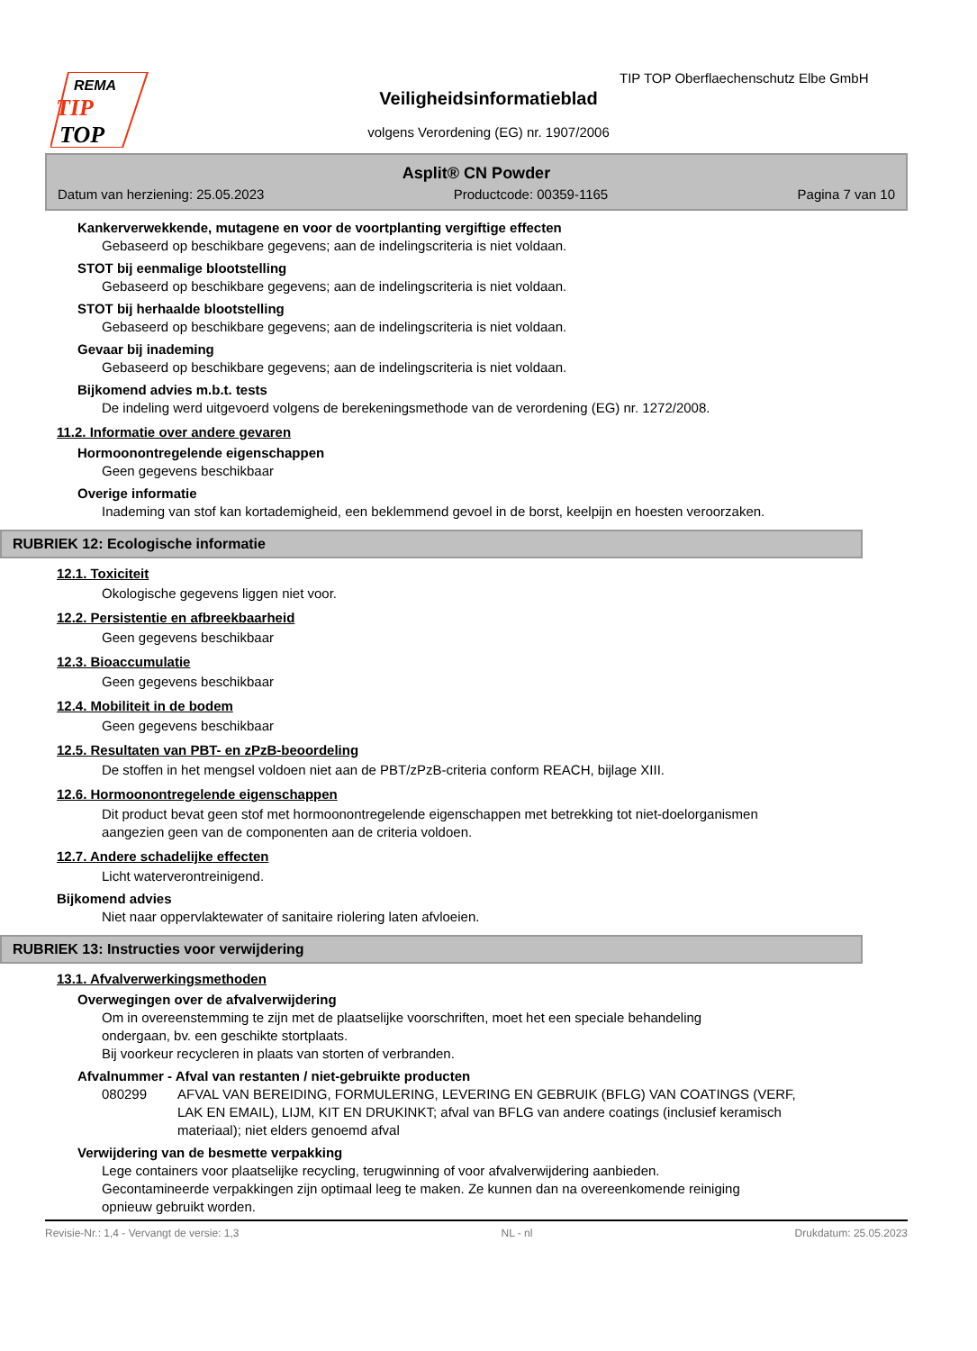REMA
TIP
TOP
TIP TOP Oberflaechenschutz Elbe GmbH
Veiligheidsinformatieblad
volgens Verordening (EG) nr. 1907/2006
Asplit® CN Powder
Datum van herziening: 25.05.2023 Productcode: 00359-1165 Pagina 7 van 10
Kankerverwekkende, mutagene en voor de voortplanting vergiftige effecten
Gebaseerd op beschikbare gegevens; aan de indelingscriteria is niet voldaan.
STOT bij eenmalige blootstelling
Gebaseerd op beschikbare gegevens; aan de indelingscriteria is niet voldaan.
STOT bij herhaalde blootstelling
Gebaseerd op beschikbare gegevens; aan de indelingscriteria is niet voldaan.
Gevaar bij inademing
Gebaseerd op beschikbare gegevens; aan de indelingscriteria is niet voldaan.
Bijkomend advies m.b.t. tests
De indeling werd uitgevoerd volgens de berekeningsmethode van de verordening (EG) nr. 1272/2008.
11.2. Informatie over andere gevaren
Hormoonontregelende eigenschappen
Geen gegevens beschikbaar
Overige informatie
Inademing van stof kan kortademigheid, een beklemmend gevoel in de borst, keelpijn en hoesten veroorzaken.
RUBRIEK 12: Ecologische informatie
12.1. Toxiciteit
Okologische gegevens liggen niet voor.
12.2. Persistentie en afbreekbaarheid
Geen gegevens beschikbaar
12.3. Bioaccumulatie
Geen gegevens beschikbaar
12.4. Mobiliteit in de bodem
Geen gegevens beschikbaar
12.5. Resultaten van PBT- en zPzB-beoordeling
De stoffen in het mengsel voldoen niet aan de PBT/zPzB-criteria conform REACH, bijlage XIII.
12.6. Hormoonontregelende eigenschappen
Dit product bevat geen stof met hormoonontregelende eigenschappen met betrekking tot niet-doelorganismen
aangezien geen van de componenten aan de criteria voldoen.
12.7. Andere schadelijke effecten
Licht waterverontreinigend.
Bijkomend advies
Niet naar oppervlaktewater of sanitaire riolering laten afvloeien.
RUBRIEK 13: Instructies voor verwijdering
13.1. Afvalverwerkingsmethoden
Overwegingen over de afvalverwijdering
Om in overeenstemming te zijn met de plaatselijke voorschriften, moet het een speciale behandeling
ondergaan, bv. een geschikte stortplaats.
Bij voorkeur recycleren in plaats van storten of verbranden.
Afvalnummer - Afval van restanten / niet-gebruikte producten
080299 AFVAL VAN BEREIDING, FORMULERING, LEVERING EN GEBRUIK (BFLG) VAN COATINGS (VERF, LAK EN EMAIL), LIJM, KIT EN DRUKINKT; afval van BFLG van andere coatings (inclusief keramisch materiaal); niet elders genoemd afval
Verwijdering van de besmette verpakking
Lege containers voor plaatselijke recycling, terugwinning of voor afvalverwijdering aanbieden.
Gecontamineerde verpakkingen zijn optimaal leeg te maken. Ze kunnen dan na overeenkomende reiniging
opnieuw gebruikt worden.
Revisie-Nr.: 1,4 - Vervangt de versie: 1,3 NL - nl Drukdatum: 25.05.2023